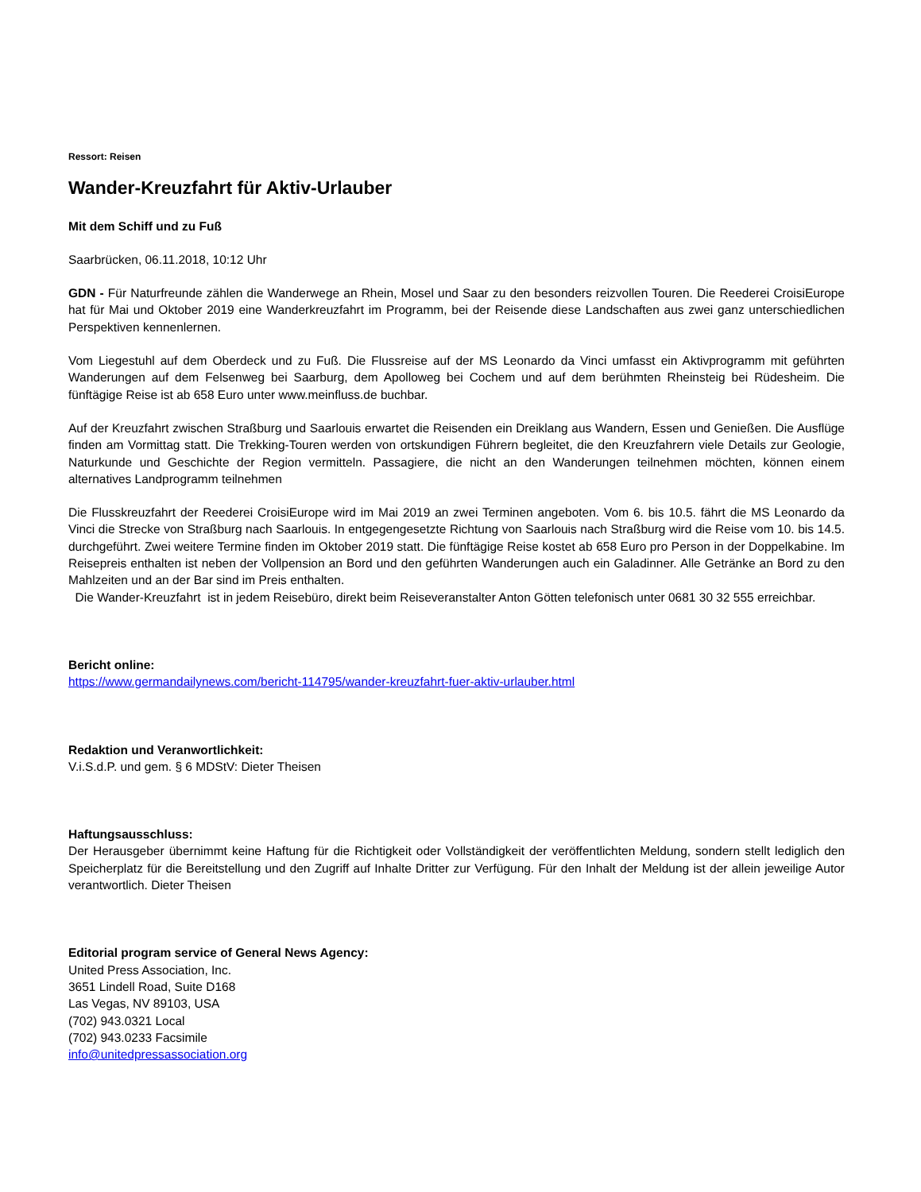Ressort: Reisen
Wander-Kreuzfahrt für Aktiv-Urlauber
Mit dem Schiff und zu Fuß
Saarbrücken, 06.11.2018, 10:12 Uhr
GDN - Für Naturfreunde zählen die Wanderwege an Rhein, Mosel und Saar zu den besonders reizvollen Touren. Die Reederei CroisiEurope hat für Mai und Oktober 2019 eine Wanderkreuzfahrt im Programm, bei der Reisende diese Landschaften aus zwei ganz unterschiedlichen Perspektiven kennenlernen.
Vom Liegestuhl auf dem Oberdeck und zu Fuß. Die Flussreise auf der MS Leonardo da Vinci umfasst ein Aktivprogramm mit geführten Wanderungen auf dem Felsenweg bei Saarburg, dem Apolloweg bei Cochem und auf dem berühmten Rheinsteig bei Rüdesheim. Die fünftägige Reise ist ab 658 Euro unter www.meinfluss.de buchbar.
Auf der Kreuzfahrt zwischen Straßburg und Saarlouis erwartet die Reisenden ein Dreiklang aus Wandern, Essen und Genießen. Die Ausflüge finden am Vormittag statt. Die Trekking-Touren werden von ortskundigen Führern begleitet, die den Kreuzfahrern viele Details zur Geologie, Naturkunde und Geschichte der Region vermitteln. Passagiere, die nicht an den Wanderungen teilnehmen möchten, können einem alternatives Landprogramm teilnehmen
Die Flusskreuzfahrt der Reederei CroisiEurope wird im Mai 2019 an zwei Terminen angeboten. Vom 6. bis 10.5. fährt die MS Leonardo da Vinci die Strecke von Straßburg nach Saarlouis. In entgegengesetzte Richtung von Saarlouis nach Straßburg wird die Reise vom 10. bis 14.5. durchgeführt. Zwei weitere Termine finden im Oktober 2019 statt. Die fünftägige Reise kostet ab 658 Euro pro Person in der Doppelkabine. Im Reisepreis enthalten ist neben der Vollpension an Bord und den geführten Wanderungen auch ein Galadinner. Alle Getränke an Bord zu den Mahlzeiten und an der Bar sind im Preis enthalten.
Die Wander-Kreuzfahrt ist in jedem Reisebüro, direkt beim Reiseveranstalter Anton Götten telefonisch unter 0681 30 32 555 erreichbar.
Bericht online:
https://www.germandailynews.com/bericht-114795/wander-kreuzfahrt-fuer-aktiv-urlauber.html
Redaktion und Veranwortlichkeit:
V.i.S.d.P. und gem. § 6 MDStV: Dieter Theisen
Haftungsausschluss:
Der Herausgeber übernimmt keine Haftung für die Richtigkeit oder Vollständigkeit der veröffentlichten Meldung, sondern stellt lediglich den Speicherplatz für die Bereitstellung und den Zugriff auf Inhalte Dritter zur Verfügung. Für den Inhalt der Meldung ist der allein jeweilige Autor verantwortlich. Dieter Theisen
Editorial program service of General News Agency:
United Press Association, Inc.
3651 Lindell Road, Suite D168
Las Vegas, NV 89103, USA
(702) 943.0321 Local
(702) 943.0233 Facsimile
info@unitedpressassociation.org